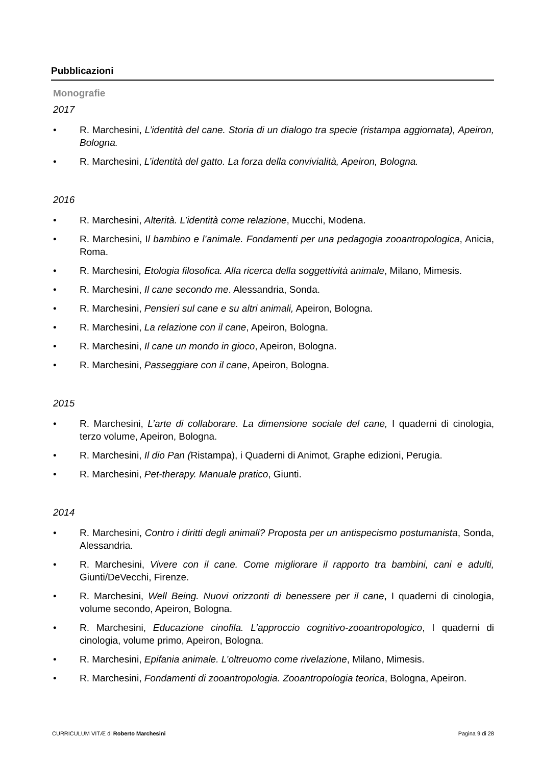Pubblicazioni
Monografie
2017
• R. Marchesini, L’identità del cane. Storia di un dialogo tra specie (ristampa aggiornata), Apeiron, Bologna.
• R. Marchesini, L’identità del gatto. La forza della convivialità, Apeiron, Bologna.
2016
• R. Marchesini, Alterità. L’identità come relazione, Mucchi, Modena.
• R. Marchesini, Il bambino e l’animale. Fondamenti per una pedagogia zooantropologica, Anicia, Roma.
• R. Marchesini, Etologia filosofica. Alla ricerca della soggettività animale, Milano, Mimesis.
• R. Marchesini, Il cane secondo me. Alessandria, Sonda.
• R. Marchesini, Pensieri sul cane e su altri animali, Apeiron, Bologna.
• R. Marchesini, La relazione con il cane, Apeiron, Bologna.
• R. Marchesini, Il cane un mondo in gioco, Apeiron, Bologna.
• R. Marchesini, Passeggiare con il cane, Apeiron, Bologna.
2015
• R. Marchesini, L’arte di collaborare. La dimensione sociale del cane, I quaderni di cinologia, terzo volume, Apeiron, Bologna.
• R. Marchesini, Il dio Pan (Ristampa), i Quaderni di Animot, Graphe edizioni, Perugia.
• R. Marchesini, Pet-therapy. Manuale pratico, Giunti.
2014
• R. Marchesini, Contro i diritti degli animali? Proposta per un antispecismo postumanista, Sonda, Alessandria.
• R. Marchesini, Vivere con il cane. Come migliorare il rapporto tra bambini, cani e adulti, Giunti/DeVecchi, Firenze.
• R. Marchesini, Well Being. Nuovi orizzonti di benessere per il cane, I quaderni di cinologia, volume secondo, Apeiron, Bologna.
• R. Marchesini, Educazione cinofila. L’approccio cognitivo-zooantropologico, I quaderni di cinologia, volume primo, Apeiron, Bologna.
• R. Marchesini, Epifania animale. L’oltreuomo come rivelazione, Milano, Mimesis.
• R. Marchesini, Fondamenti di zooantropologia. Zooantropologia teorica, Bologna, Apeiron.
CURRICULUM VITÆ di Roberto Marchesini Pagina 9 di 28